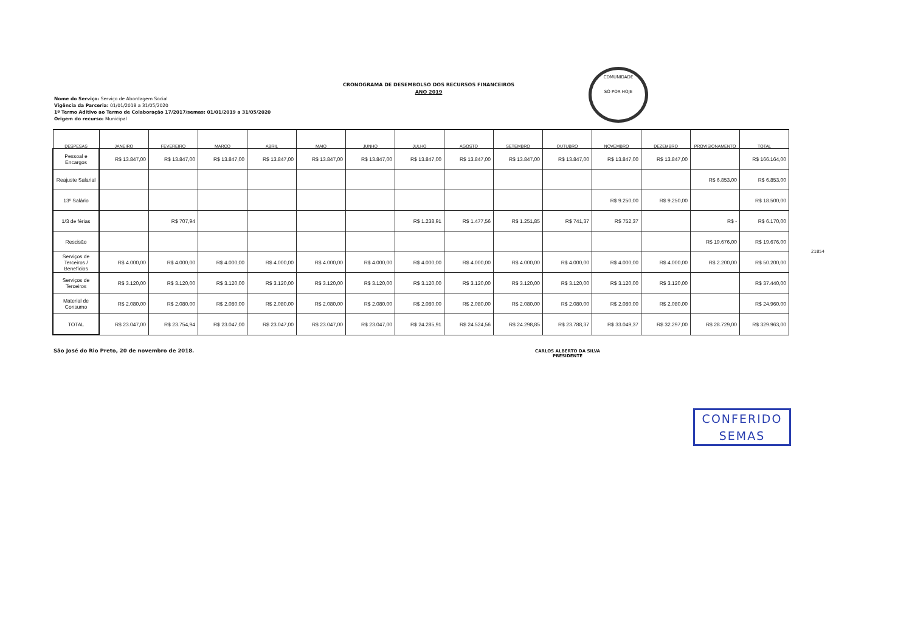CRONOGRAMA DE DESEMBOLSO DOS RECURSOS FINANCEIROS
ANO 2019
COMUNIDADE
SÓ POR HOJE
Nome do Serviço: Serviço de Abordagem Social
Vigência da Parceria: 01/01/2018 a 31/05/2020
1º Termo Aditivo ao Termo de Colaboração 17/2017/semas: 01/01/2019 a 31/05/2020
Origem do recurso: Municipal
| DESPESAS | JANEIRO | FEVEREIRO | MARÇO | ABRIL | MAIO | JUNHO | JULHO | AGOSTO | SETEMBRO | OUTUBRO | NOVEMBRO | DEZEMBRO | PROVISIONAMENTO | TOTAL |
| --- | --- | --- | --- | --- | --- | --- | --- | --- | --- | --- | --- | --- | --- | --- |
| Pessoal e Encargos | R$ 13.847,00 | R$ 13.847,00 | R$ 13.847,00 | R$ 13.847,00 | R$ 13.847,00 | R$ 13.847,00 | R$ 13.847,00 | R$ 13.847,00 | R$ 13.847,00 | R$ 13.847,00 | R$ 13.847,00 | R$ 13.847,00 | | R$ 166.164,00 |
| Reajuste Salarial | | | | | | | | | | | | | R$ 6.853,00 | R$ 6.853,00 |
| 13º Salário | | | | | | | | | | | R$ 9.250,00 | R$ 9.250,00 | | R$ 18.500,00 |
| 1/3 de férias | | R$ 707,94 | | | | | R$ 1.238,91 | R$ 1.477,56 | R$ 1.251,85 | R$ 741,37 | R$ 752,37 | | R$ - | R$ 6.170,00 |
| Rescisão | | | | | | | | | | | | | R$ 19.676,00 | R$ 19.676,00 |
| Serviços de Terceiros / Benefícios | R$ 4.000,00 | R$ 4.000,00 | R$ 4.000,00 | R$ 4.000,00 | R$ 4.000,00 | R$ 4.000,00 | R$ 4.000,00 | R$ 4.000,00 | R$ 4.000,00 | R$ 4.000,00 | R$ 4.000,00 | R$ 4.000,00 | R$ 2.200,00 | R$ 50.200,00 |
| Serviços de Terceiros | R$ 3.120,00 | R$ 3.120,00 | R$ 3.120,00 | R$ 3.120,00 | R$ 3.120,00 | R$ 3.120,00 | R$ 3.120,00 | R$ 3.120,00 | R$ 3.120,00 | R$ 3.120,00 | R$ 3.120,00 | R$ 3.120,00 | | R$ 37.440,00 |
| Material de Consumo | R$ 2.080,00 | R$ 2.080,00 | R$ 2.080,00 | R$ 2.080,00 | R$ 2.080,00 | R$ 2.080,00 | R$ 2.080,00 | R$ 2.080,00 | R$ 2.080,00 | R$ 2.080,00 | R$ 2.080,00 | R$ 2.080,00 | | R$ 24.960,00 |
| TOTAL | R$ 23.047,00 | R$ 23.754,94 | R$ 23.047,00 | R$ 23.047,00 | R$ 23.047,00 | R$ 23.047,00 | R$ 24.285,91 | R$ 24.524,56 | R$ 24.298,85 | R$ 23.788,37 | R$ 33.049,37 | R$ 32.297,00 | R$ 28.729,00 | R$ 329.963,00 |
21854
São José do Rio Preto, 20 de novembro de 2018.
CARLOS ALBERTO DA SILVA
PRESIDENTE
CONFERIDO
SEMAS